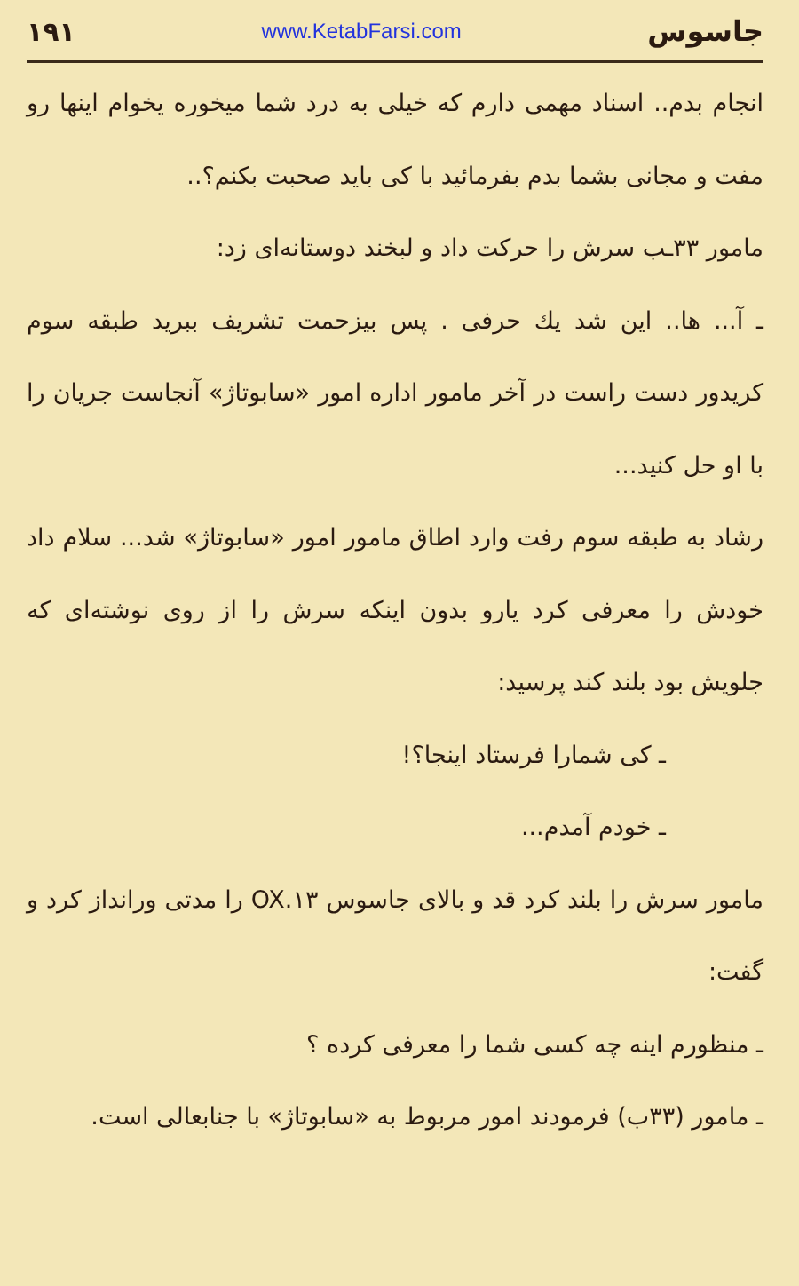۱۹۱ www.KetabFarsi.com جاسوس
انجام بدم.. اسناد مهمی دارم که خیلی به درد شما میخوره یخوام اینها رو مفت و مجانی بشما بدم بفرمائید با کی باید صحبت بکنم؟..
مامور ۳۳ـب سرش را حرکت داد و لبخند دوستانه‌ای زد:
ـ آ... ها.. این شد یك حرفی . پس بیزحمت تشریف ببرید طبقه سوم کریدور دست راست در آخر مامور اداره امور «سابوتاژ» آنجاست جریان را با او حل کنید...
رشاد به طبقه سوم رفت وارد اطاق مامور امور «سابوتاژ» شد... سلام داد خودش را معرفی کرد یارو بدون اینکه سرش را از روی نوشته‌ای که جلویش بود بلند کند پرسید:
ـ کی شمارا فرستاد اینجا؟!
ـ خودم آمدم...
مامور سرش را بلند کرد قد و بالای جاسوس OX.۱۳ را مدتی ورانداز کرد و گفت:
ـ منظورم اینه چه کسی شما را معرفی کرده ؟
ـ مامور (۳۳ب) فرمودند امور مربوط به «سابوتاژ» با جنابعالی است.